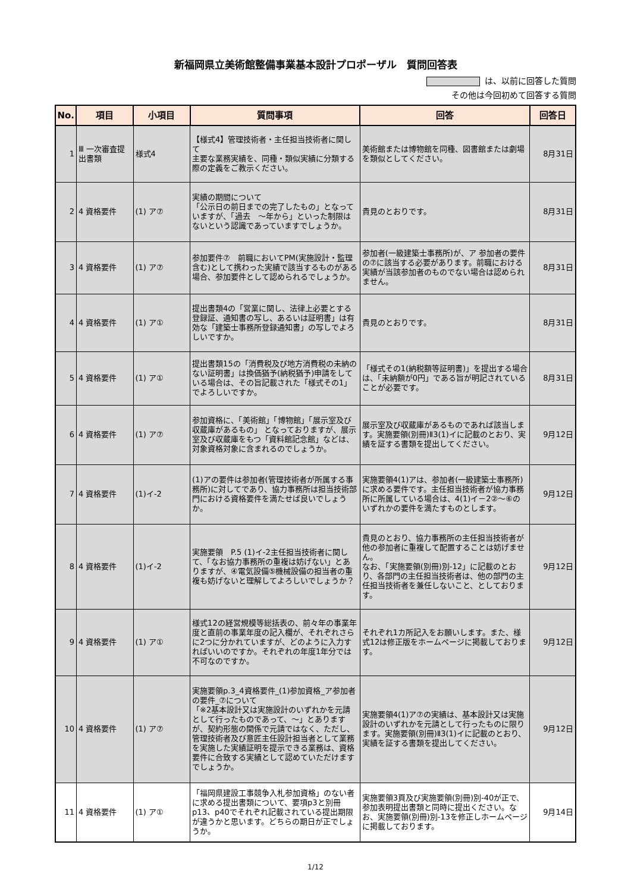新福岡県立美術館整備事業基本設計プロポーザル　質問回答表
は、以前に回答した質問
その他は今回初めて回答する質問
| No. | 項目 | 小項目 | 質問事項 | 回答 | 回答日 |
| --- | --- | --- | --- | --- | --- |
| 1 | Ⅲ 一次審査提出書類 | 様式4 | 【様式4】管理技術者・主任担当技術者に関して 主要な業務実績を、同種・類似実績に分類する際の定義をご教示ください。 | 美術館または博物館を同種、図書館または劇場を類似としてください。 | 8月31日 |
| 2 | 4 資格要件 | (1) ア⑦ | 実績の期間について 「公示日の前日までの完了したもの」となっていますが、「過去 ～年から」といった制限はないという認識であっていますでしょうか。 | 貴見のとおりです。 | 8月31日 |
| 3 | 4 資格要件 | (1) ア⑦ | 参加要件⑦ 前職においてPM(実施設計・監理含む)として携わった実績で該当するものがある場合、参加要件として認められるでしょうか。 | 参加者(一級建築士事務所)が、ア 参加者の要件の⑦に該当する必要があります。前職における実績が当該参加者のものでない場合は認められません。 | 8月31日 |
| 4 | 4 資格要件 | (1) ア① | 提出書類4の「営業に関し、法律上必要とする登録証、通知書の写し、あるいは証明書」は有効な「建築士事務所登録通知書」の写しでよろしいですか。 | 貴見のとおりです。 | 8月31日 |
| 5 | 4 資格要件 | (1) ア① | 提出書類15の「消費税及び地方消費税の未納のない証明書」は換価猶予(納税猶予)申請をしている場合は、その旨記載された「様式その1」でよろしいですか。 | 「様式その1(納税額等証明書)」を提出する場合は、「未納額が0円」である旨が明記されていることが必要です。 | 8月31日 |
| 6 | 4 資格要件 | (1) ア⑦ | 参加資格に、「美術館」「博物館」「展示室及び収蔵庫があるもの」 となっておりますが、展示室及び収蔵庫をもつ「資料館記念館」などは、対象資格対象に含まれるのでしょうか。 | 展示室及び収蔵庫があるものであれば該当します。実施要領(別冊)Ⅱ3(1)イに記載のとおり、実績を証する書類を提出してください。 | 9月12日 |
| 7 | 4 資格要件 | (1)イ-2 | (1)アの要件は参加者(管理技術者が所属する事務所)に対してであり、協力事務所は担当技術部門における資格要件を満たせば良いでしょうか。 | 実施要領4(1)アは、参加者(一級建築士事務所)に求める要件です。主任担当技術者が協力事務所に所属している場合は、4(1)イ－2②～⑥のいずれかの要件を満たすものとします。 | 9月12日 |
| 8 | 4 資格要件 | (1)イ-2 | 実施要領 P.5 (1)イ-2主任担当技術者に関して、「なお協力事務所の重複は妨げない」とありますが、④電気設備⑤機械設備の担当者の重複も妨げないと理解してよろしいでしょうか？ | 貴見のとおり、協力事務所の主任担当技術者が他の参加者に重複して配置することは妨げません。 なお、「実施要領(別冊)別-12」に記載のとおり、各部門の主任担当技術者は、他の部門の主任担当技術者を兼任しないこと、としております。 | 9月12日 |
| 9 | 4 資格要件 | (1) ア① | 様式12の経営規模等総括表の、前々年の事業年度と直前の事業年度の記入欄が、それぞれさらに2つに分かれていますが、どのように入力すればいいのですか。それぞれの年度1年分では不可なのですか。 | それぞれ1カ所記入をお願いします。また、様式12は修正版をホームページに掲載しております。 | 9月12日 |
| 10 | 4 資格要件 | (1) ア⑦ | 実施要領p.3_4資格要件_(1)参加資格_ア参加者の要件_⑦について 「※2基本設計又は実施設計のいずれかを元請として行ったものであって、～」とありますが、契約形態の関係で元請ではなく、ただし、管理技術者及び意匠主任設計担当者として業務を実施した実績証明を提示できる業務は、資格要件に合致する実績として認めていただけますでしょうか。 | 実施要領4(1)ア⑦の実績は、基本設計又は実施設計のいずれかを元請として行ったものに限ります。実施要領(別冊)Ⅱ3(1)イに記載のとおり、実績を証する書類を提出してください。 | 9月12日 |
| 11 | 4 資格要件 | (1) ア① | 「福岡県建設工事競争入札参加資格」のない者に求める提出書類について、要項p3と別冊p13、p40でそれぞれ記載されている提出期限が違うかと思います。どちらの期日が正でしょうか。 | 実施要領3頁及び実施要領(別冊)別-40が正で、参加表明提出書類と同時に提出ください。なお、実施要領(別冊)別-13を修正しホームページに掲載しております。 | 9月14日 |
1/12